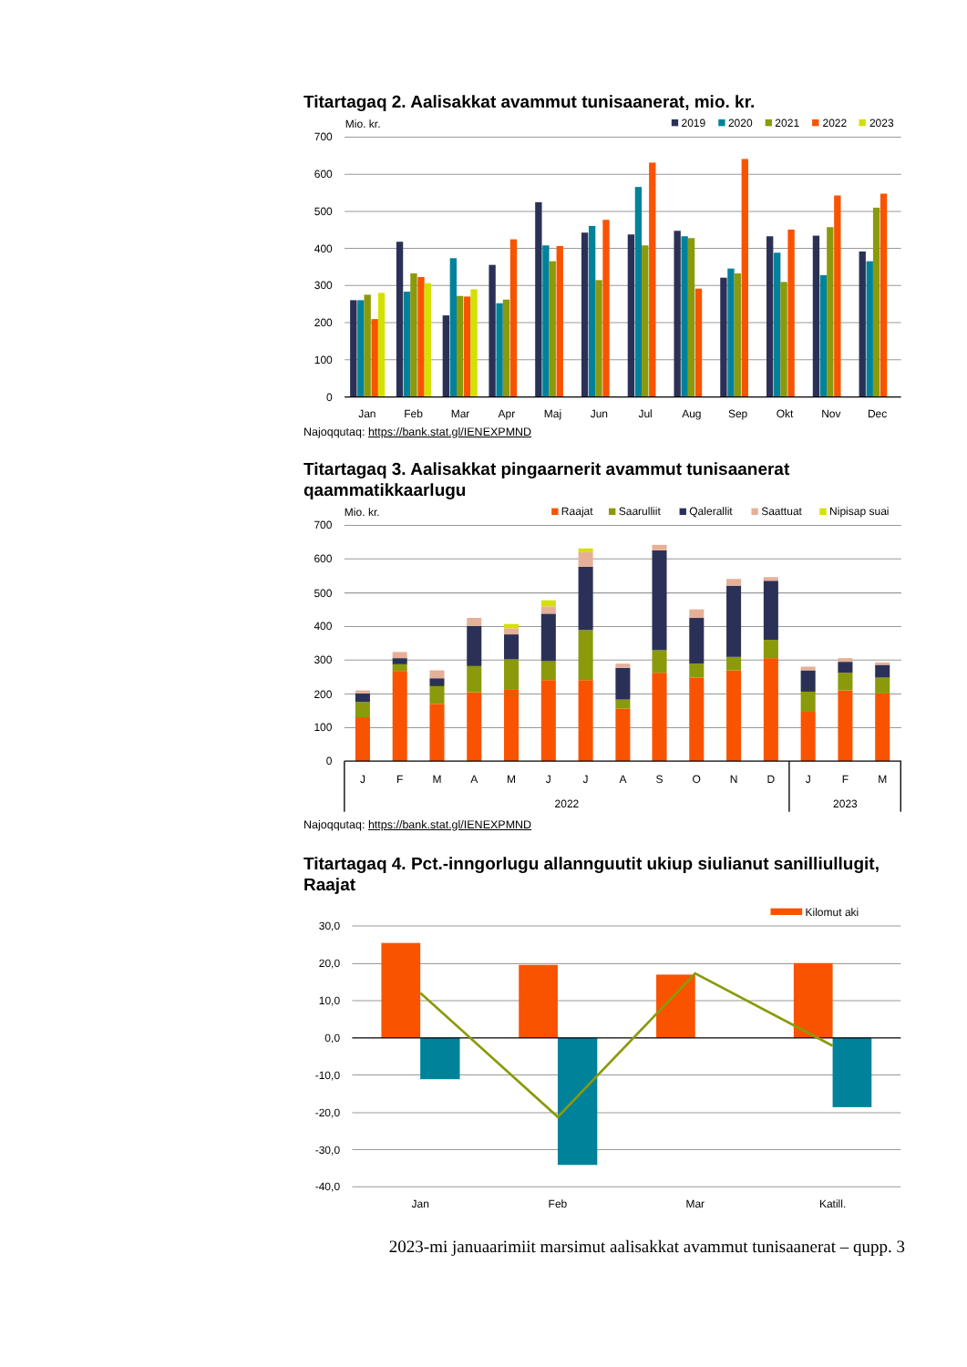Titartagaq 2. Aalisakkat avammut tunisaanerat, mio. kr.
Mio. kr.
700
600
500
400
300
200
100
0
2019
2020
2021
2022
2023
Jan
Feb
Mar
Apr
Maj
Jun
Jul
Aug
Sep
Okt
Nov
Dec
Najoqqutaq: https://bank.stat.gl/IENEXPMND
Titartagaq 3. Aalisakkat pingaarnerit avammut tunisaanerat qaammatikkaarlugu
Mio. kr.
700
600
500
400
300
200
100
0
Raajat
Saarulliit
Qalerallit
Saattuat
Nipisap suai
J
F
M
A
M
J
J
A
S
O
N
D
J
F
M
2022
2023
Najoqqutaq: https://bank.stat.gl/IENEXPMND
Titartagaq 4. Pct.-inngorlugu allannguutit ukiup siulianut sanilliullugit, Raajat
Kilomut aki
30,0
20,0
10,0
0,0
-10,0
-20,0
-30,0
-40,0
Jan
Feb
Mar
Katill.
2023-mi januaarimiit marsimut aalisakkat avammut tunisaanerat – qupp. 3